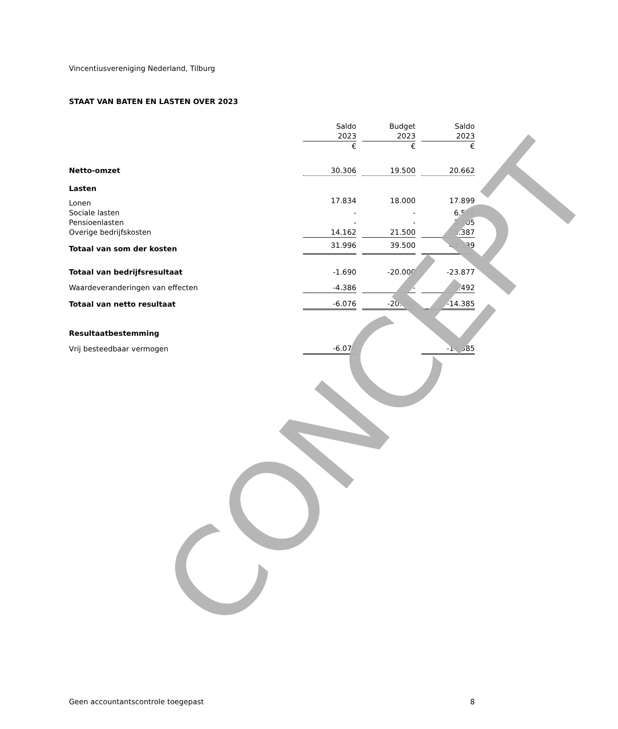Vincentiusvereniging Nederland, Tilburg
STAAT VAN BATEN EN LASTEN OVER 2023
| | Saldo | | Budget | | Saldo |
| | 2023 | | 2023 | | 2023 |
| | € | | € | | € |
| Netto-omzet | 30.306 | | 19.500 | | 20.662 |
| Lasten | | | | | |
| Lonen | 17.834 | | 18.000 | | 17.899 |
| Sociale lasten | - | | - | | 6.548 |
| Pensioenlasten | - | | - | | 3.705 |
| Overige bedrijfskosten | 14.162 | | 21.500 | | 16.387 |
| Totaal van som der kosten | 31.996 | | 39.500 | | 44.539 |
| Totaal van bedrijfsresultaat | -1.690 | | -20.000 | | -23.877 |
| Waardeveranderingen van effecten | -4.386 | | - | | 9.492 |
| Totaal van netto resultaat | -6.076 | | -20.000 | | -14.385 |
| Resultaatbestemming | | | | | |
| Vrij besteedbaar vermogen | -6.076 | | | | -14.385 |
CONCEPT
Geen accountantscontrole toegepast 8